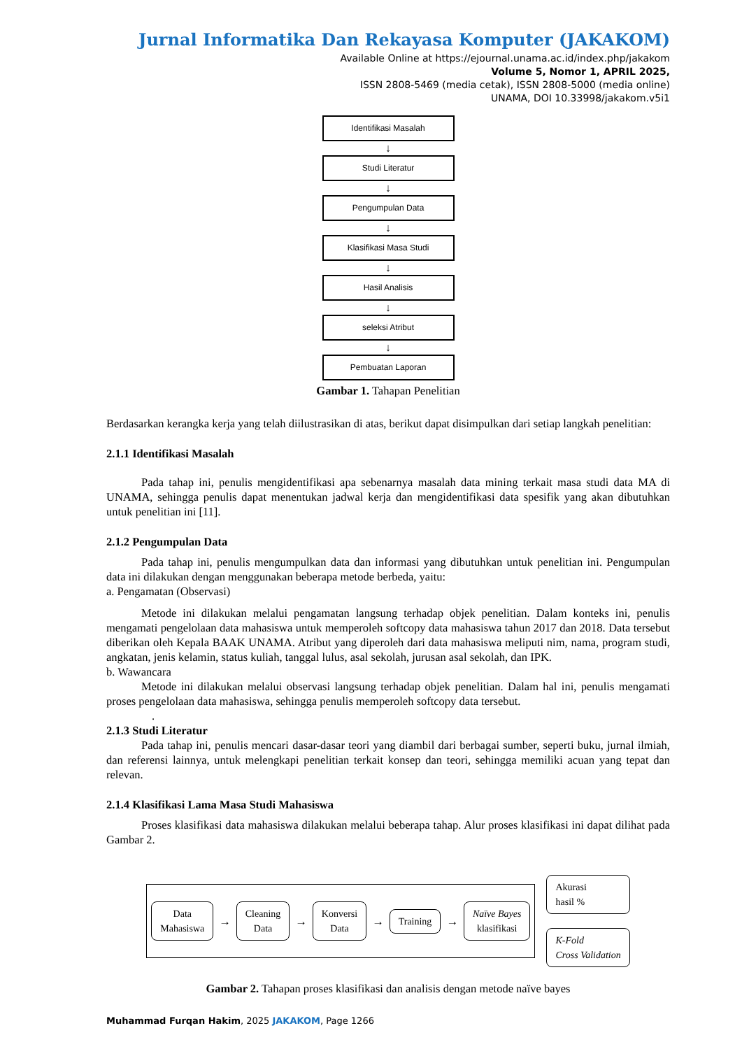Jurnal Informatika Dan Rekayasa Komputer (JAKAKOM)
Available Online at https://ejournal.unama.ac.id/index.php/jakakom
Volume 5, Nomor 1, APRIL 2025,
ISSN 2808-5469 (media cetak), ISSN 2808-5000 (media online)
UNAMA, DOI 10.33998/jakakom.v5i1
Identifikasi Masalah
↓
Studi Literatur
↓
Pengumpulan Data
↓
Klasifikasi Masa Studi
↓
Hasil Analisis
↓
seleksi Atribut
↓
Pembuatan Laporan
Gambar 1. Tahapan Penelitian
Berdasarkan kerangka kerja yang telah diilustrasikan di atas, berikut dapat disimpulkan dari setiap langkah penelitian:
2.1.1 Identifikasi Masalah
Pada tahap ini, penulis mengidentifikasi apa sebenarnya masalah data mining terkait masa studi data MA di UNAMA, sehingga penulis dapat menentukan jadwal kerja dan mengidentifikasi data spesifik yang akan dibutuhkan untuk penelitian ini [11].
2.1.2 Pengumpulan Data
Pada tahap ini, penulis mengumpulkan data dan informasi yang dibutuhkan untuk penelitian ini. Pengumpulan data ini dilakukan dengan menggunakan beberapa metode berbeda, yaitu:
a. Pengamatan (Observasi)
Metode ini dilakukan melalui pengamatan langsung terhadap objek penelitian. Dalam konteks ini, penulis mengamati pengelolaan data mahasiswa untuk memperoleh softcopy data mahasiswa tahun 2017 dan 2018. Data tersebut diberikan oleh Kepala BAAK UNAMA. Atribut yang diperoleh dari data mahasiswa meliputi nim, nama, program studi, angkatan, jenis kelamin, status kuliah, tanggal lulus, asal sekolah, jurusan asal sekolah, dan IPK.
b. Wawancara
Metode ini dilakukan melalui observasi langsung terhadap objek penelitian. Dalam hal ini, penulis mengamati proses pengelolaan data mahasiswa, sehingga penulis memperoleh softcopy data tersebut.
.
2.1.3 Studi Literatur
Pada tahap ini, penulis mencari dasar-dasar teori yang diambil dari berbagai sumber, seperti buku, jurnal ilmiah, dan referensi lainnya, untuk melengkapi penelitian terkait konsep dan teori, sehingga memiliki acuan yang tepat dan relevan.
2.1.4 Klasifikasi Lama Masa Studi Mahasiswa
Proses klasifikasi data mahasiswa dilakukan melalui beberapa tahap. Alur proses klasifikasi ini dapat dilihat pada Gambar 2.
Data
Mahasiswa
→
Cleaning
Data
→
Konversi
Data
→
Training
→
Naïve Bayes
klasifikasi
Akurasi
hasil %
K-Fold
Cross Validation
Gambar 2. Tahapan proses klasifikasi dan analisis dengan metode naïve bayes
Muhammad Furqan Hakim, 2025 JAKAKOM, Page 1266